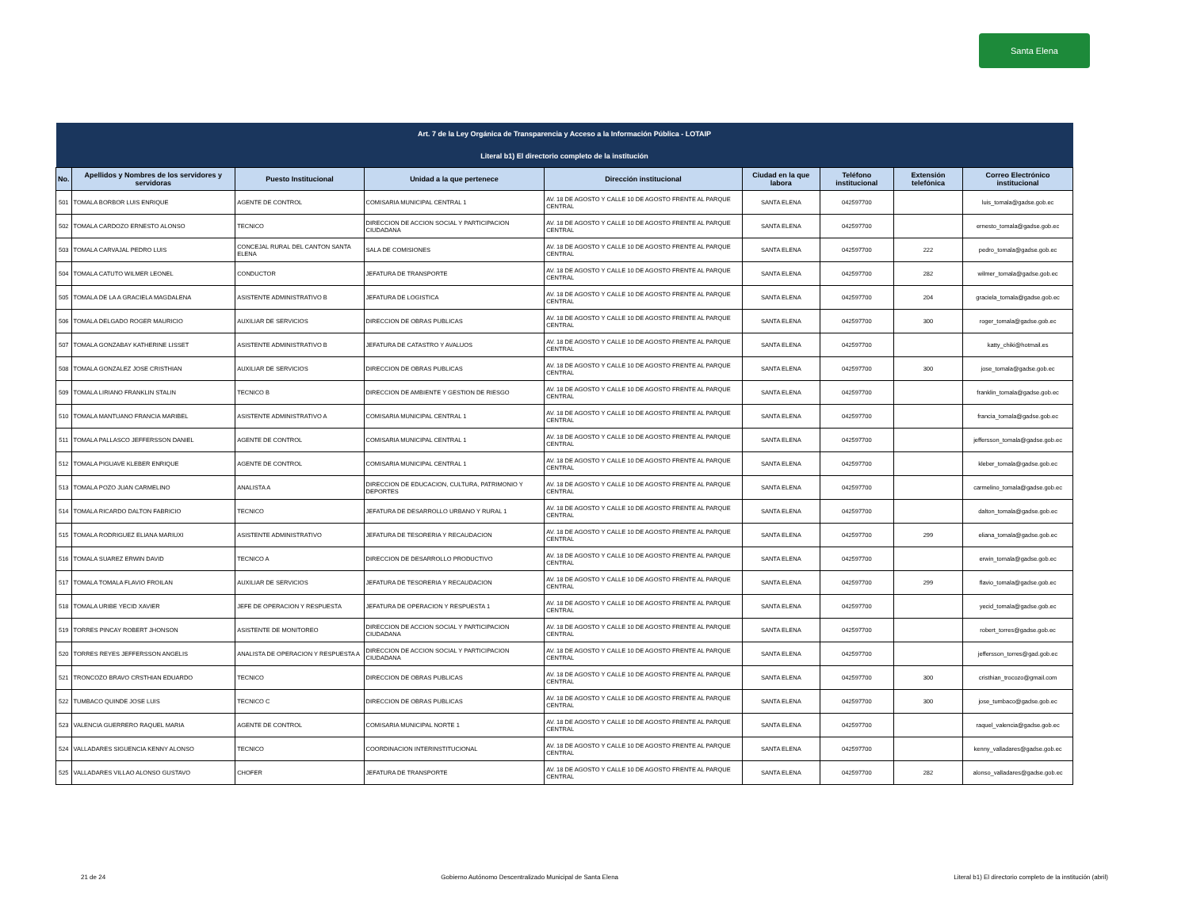Santa Elena
| Art. 7 de la Ley Orgánica de Transparencia y Acceso a la Información Pública - LOTAIP | | | | | | | | |
| --- | --- | --- | --- | --- | --- | --- | --- | --- |
| Literal b1) El directorio completo de la institución | | | | | | | | |
| No. | Apellidos y Nombres de los servidores y servidoras | Puesto Institucional | Unidad a la que pertenece | Dirección institucional | Ciudad en la que labora | Teléfono institucional | Extensión telefónica | Correo Electrónico institucional |
| 501 | TOMALA BORBOR LUIS ENRIQUE | AGENTE DE CONTROL | COMISARIA MUNICIPAL CENTRAL 1 | AV. 18 DE AGOSTO Y CALLE 10 DE AGOSTO FRENTE AL PARQUE CENTRAL | SANTA ELENA | 042597700 | | luis_tomala@gadse.gob.ec |
| 502 | TOMALA CARDOZO ERNESTO ALONSO | TECNICO | DIRECCION DE ACCION SOCIAL Y PARTICIPACION CIUDADANA | AV. 18 DE AGOSTO Y CALLE 10 DE AGOSTO FRENTE AL PARQUE CENTRAL | SANTA ELENA | 042597700 | | ernesto_tomala@gadse.gob.ec |
| 503 | TOMALA CARVAJAL PEDRO LUIS | CONCEJAL RURAL DEL CANTON SANTA ELENA | SALA DE COMISIONES | AV. 18 DE AGOSTO Y CALLE 10 DE AGOSTO FRENTE AL PARQUE CENTRAL | SANTA ELENA | 042597700 | 222 | pedro_tomala@gadse.gob.ec |
| 504 | TOMALA CATUTO WILMER LEONEL | CONDUCTOR | JEFATURA DE TRANSPORTE | AV. 18 DE AGOSTO Y CALLE 10 DE AGOSTO FRENTE AL PARQUE CENTRAL | SANTA ELENA | 042597700 | 282 | wilmer_tomala@gadse.gob.ec |
| 505 | TOMALA DE LA A GRACIELA MAGDALENA | ASISTENTE ADMINISTRATIVO B | JEFATURA DE LOGISTICA | AV. 18 DE AGOSTO Y CALLE 10 DE AGOSTO FRENTE AL PARQUE CENTRAL | SANTA ELENA | 042597700 | 204 | graciela_tomala@gadse.gob.ec |
| 506 | TOMALA DELGADO ROGER MAURICIO | AUXILIAR DE SERVICIOS | DIRECCION DE OBRAS PUBLICAS | AV. 18 DE AGOSTO Y CALLE 10 DE AGOSTO FRENTE AL PARQUE CENTRAL | SANTA ELENA | 042597700 | 300 | roger_tomala@gadse.gob.ec |
| 507 | TOMALA GONZABAY KATHERINE LISSET | ASISTENTE ADMINISTRATIVO B | JEFATURA DE CATASTRO Y AVALUOS | AV. 18 DE AGOSTO Y CALLE 10 DE AGOSTO FRENTE AL PARQUE CENTRAL | SANTA ELENA | 042597700 | | katty_chiki@hotmail.es |
| 508 | TOMALA GONZALEZ JOSE CRISTHIAN | AUXILIAR DE SERVICIOS | DIRECCION DE OBRAS PUBLICAS | AV. 18 DE AGOSTO Y CALLE 10 DE AGOSTO FRENTE AL PARQUE CENTRAL | SANTA ELENA | 042597700 | 300 | jose_tomala@gadse.gob.ec |
| 509 | TOMALA LIRIANO FRANKLIN STALIN | TECNICO B | DIRECCION DE AMBIENTE Y GESTION DE RIESGO | AV. 18 DE AGOSTO Y CALLE 10 DE AGOSTO FRENTE AL PARQUE CENTRAL | SANTA ELENA | 042597700 | | franklin_tomala@gadse.gob.ec |
| 510 | TOMALA MANTUANO FRANCIA MARIBEL | ASISTENTE ADMINISTRATIVO A | COMISARIA MUNICIPAL CENTRAL 1 | AV. 18 DE AGOSTO Y CALLE 10 DE AGOSTO FRENTE AL PARQUE CENTRAL | SANTA ELENA | 042597700 | | francia_tomala@gadse.gob.ec |
| 511 | TOMALA PALLASCO JEFFERSSON DANIEL | AGENTE DE CONTROL | COMISARIA MUNICIPAL CENTRAL 1 | AV. 18 DE AGOSTO Y CALLE 10 DE AGOSTO FRENTE AL PARQUE CENTRAL | SANTA ELENA | 042597700 | | jeffersson_tomala@gadse.gob.ec |
| 512 | TOMALA PIGUAVE KLEBER ENRIQUE | AGENTE DE CONTROL | COMISARIA MUNICIPAL CENTRAL 1 | AV. 18 DE AGOSTO Y CALLE 10 DE AGOSTO FRENTE AL PARQUE CENTRAL | SANTA ELENA | 042597700 | | kleber_tomala@gadse.gob.ec |
| 513 | TOMALA POZO JUAN CARMELINO | ANALISTA A | DIRECCION DE EDUCACION, CULTURA, PATRIMONIO Y DEPORTES | AV. 18 DE AGOSTO Y CALLE 10 DE AGOSTO FRENTE AL PARQUE CENTRAL | SANTA ELENA | 042597700 | | carmelino_tomala@gadse.gob.ec |
| 514 | TOMALA RICARDO DALTON FABRICIO | TECNICO | JEFATURA DE DESARROLLO URBANO Y RURAL 1 | AV. 18 DE AGOSTO Y CALLE 10 DE AGOSTO FRENTE AL PARQUE CENTRAL | SANTA ELENA | 042597700 | | dalton_tomala@gadse.gob.ec |
| 515 | TOMALA RODRIGUEZ ELIANA MARIUXI | ASISTENTE ADMINISTRATIVO | JEFATURA DE TESORERIA Y RECAUDACION | AV. 18 DE AGOSTO Y CALLE 10 DE AGOSTO FRENTE AL PARQUE CENTRAL | SANTA ELENA | 042597700 | 299 | eliana_tomala@gadse.gob.ec |
| 516 | TOMALA SUAREZ ERWIN DAVID | TECNICO A | DIRECCION DE DESARROLLO PRODUCTIVO | AV. 18 DE AGOSTO Y CALLE 10 DE AGOSTO FRENTE AL PARQUE CENTRAL | SANTA ELENA | 042597700 | | erwin_tomala@gadse.gob.ec |
| 517 | TOMALA TOMALA FLAVIO FROILAN | AUXILIAR DE SERVICIOS | JEFATURA DE TESORERIA Y RECAUDACION | AV. 18 DE AGOSTO Y CALLE 10 DE AGOSTO FRENTE AL PARQUE CENTRAL | SANTA ELENA | 042597700 | 299 | flavio_tomala@gadse.gob.ec |
| 518 | TOMALA URIBE YECID XAVIER | JEFE DE OPERACION Y RESPUESTA | JEFATURA DE OPERACION Y RESPUESTA 1 | AV. 18 DE AGOSTO Y CALLE 10 DE AGOSTO FRENTE AL PARQUE CENTRAL | SANTA ELENA | 042597700 | | yecid_tomala@gadse.gob.ec |
| 519 | TORRES PINCAY ROBERT JHONSON | ASISTENTE DE MONITOREO | DIRECCION DE ACCION SOCIAL Y PARTICIPACION CIUDADANA | AV. 18 DE AGOSTO Y CALLE 10 DE AGOSTO FRENTE AL PARQUE CENTRAL | SANTA ELENA | 042597700 | | robert_torres@gadse.gob.ec |
| 520 | TORRES REYES JEFFERSSON ANGELIS | ANALISTA DE OPERACION Y RESPUESTA A | DIRECCION DE ACCION SOCIAL Y PARTICIPACION CIUDADANA | AV. 18 DE AGOSTO Y CALLE 10 DE AGOSTO FRENTE AL PARQUE CENTRAL | SANTA ELENA | 042597700 | | jeffersson_torres@gad.gob.ec |
| 521 | TRONCOZO BRAVO CRSTHIAN EDUARDO | TECNICO | DIRECCION DE OBRAS PUBLICAS | AV. 18 DE AGOSTO Y CALLE 10 DE AGOSTO FRENTE AL PARQUE CENTRAL | SANTA ELENA | 042597700 | 300 | cristhian_trocozo@gmail.com |
| 522 | TUMBACO QUINDE JOSE LUIS | TECNICO C | DIRECCION DE OBRAS PUBLICAS | AV. 18 DE AGOSTO Y CALLE 10 DE AGOSTO FRENTE AL PARQUE CENTRAL | SANTA ELENA | 042597700 | 300 | jose_tumbaco@gadse.gob.ec |
| 523 | VALENCIA GUERRERO RAQUEL MARIA | AGENTE DE CONTROL | COMISARIA MUNICIPAL NORTE 1 | AV. 18 DE AGOSTO Y CALLE 10 DE AGOSTO FRENTE AL PARQUE CENTRAL | SANTA ELENA | 042597700 | | raquel_valencia@gadse.gob.ec |
| 524 | VALLADARES SIGUENCIA KENNY ALONSO | TECNICO | COORDINACION INTERINSTITUCIONAL | AV. 18 DE AGOSTO Y CALLE 10 DE AGOSTO FRENTE AL PARQUE CENTRAL | SANTA ELENA | 042597700 | | kenny_valladares@gadse.gob.ec |
| 525 | VALLADARES VILLAO ALONSO GUSTAVO | CHOFER | JEFATURA DE TRANSPORTE | AV. 18 DE AGOSTO Y CALLE 10 DE AGOSTO FRENTE AL PARQUE CENTRAL | SANTA ELENA | 042597700 | 282 | alonso_valladares@gadse.gob.ec |
21 de 24 Gobierno Autónomo Descentralizado Municipal de Santa Elena Literal b1) El directorio completo de la institución (abril)